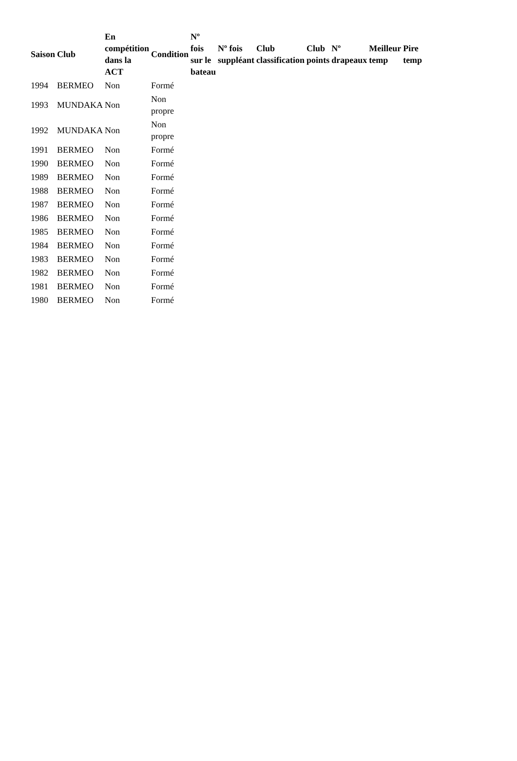| Saison | Club | En compétition dans la ACT | Condition | Nº fois sur le bateau | Nº fois suppléant | Club classification | Club points | Nº drapeaux | Meilleur temp | Pire temp |
| --- | --- | --- | --- | --- | --- | --- | --- | --- | --- | --- |
| 1994 | BERMEO | Non | Formé | | | | | | | |
| 1993 | MUNDAKA | Non | Non propre | | | | | | | |
| 1992 | MUNDAKA | Non | Non propre | | | | | | | |
| 1991 | BERMEO | Non | Formé | | | | | | | |
| 1990 | BERMEO | Non | Formé | | | | | | | |
| 1989 | BERMEO | Non | Formé | | | | | | | |
| 1988 | BERMEO | Non | Formé | | | | | | | |
| 1987 | BERMEO | Non | Formé | | | | | | | |
| 1986 | BERMEO | Non | Formé | | | | | | | |
| 1985 | BERMEO | Non | Formé | | | | | | | |
| 1984 | BERMEO | Non | Formé | | | | | | | |
| 1983 | BERMEO | Non | Formé | | | | | | | |
| 1982 | BERMEO | Non | Formé | | | | | | | |
| 1981 | BERMEO | Non | Formé | | | | | | | |
| 1980 | BERMEO | Non | Formé | | | | | | | |